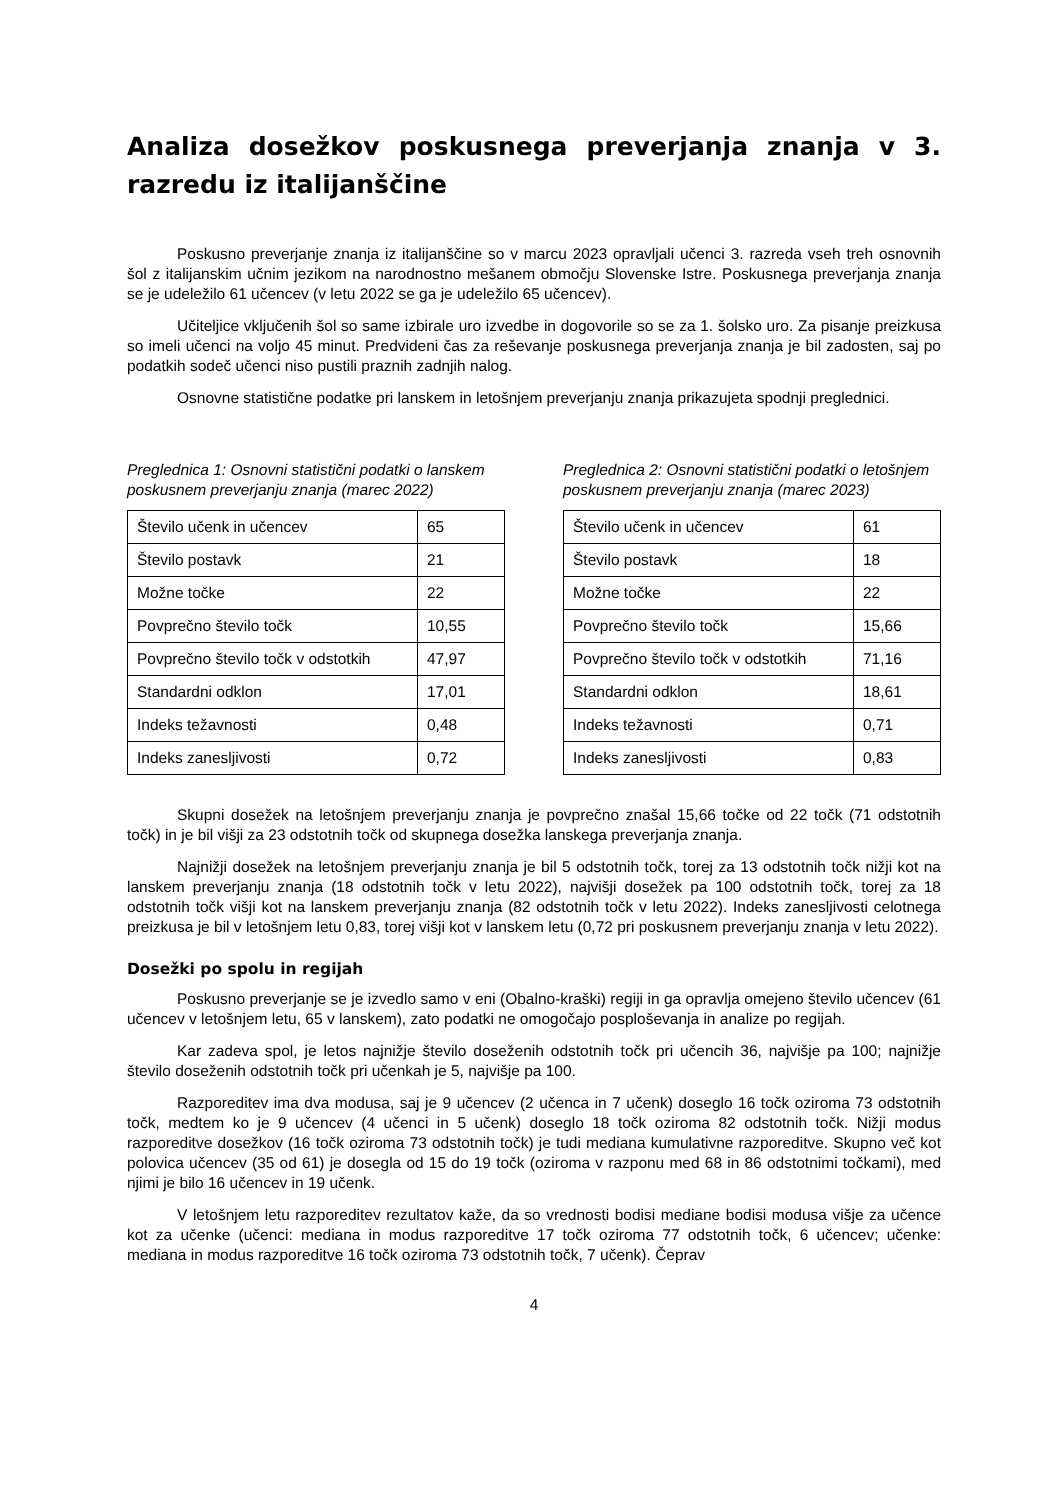Analiza dosežkov poskusnega preverjanja znanja v 3. razredu iz italijanščine
Poskusno preverjanje znanja iz italijanščine so v marcu 2023 opravljali učenci 3. razreda vseh treh osnovnih šol z italijanskim učnim jezikom na narodnostno mešanem območju Slovenske Istre. Poskusnega preverjanja znanja se je udeležilo 61 učencev (v letu 2022 se ga je udeležilo 65 učencev).
Učiteljice vključenih šol so same izbirale uro izvedbe in dogovorile so se za 1. šolsko uro. Za pisanje preizkusa so imeli učenci na voljo 45 minut. Predvideni čas za reševanje poskusnega preverjanja znanja je bil zadosten, saj po podatkih sodeč učenci niso pustili praznih zadnjih nalog.
Osnovne statistične podatke pri lanskem in letošnjem preverjanju znanja prikazujeta spodnji preglednici.
Preglednica 1: Osnovni statistični podatki o lanskem poskusnem preverjanju znanja (marec 2022)
| Število učenk in učencev | 65 |
| Število postavk | 21 |
| Možne točke | 22 |
| Povprečno število točk | 10,55 |
| Povprečno število točk v odstotkih | 47,97 |
| Standardni odklon | 17,01 |
| Indeks težavnosti | 0,48 |
| Indeks zanesljivosti | 0,72 |
Preglednica 2: Osnovni statistični podatki o letošnjem poskusnem preverjanju znanja (marec 2023)
| Število učenk in učencev | 61 |
| Število postavk | 18 |
| Možne točke | 22 |
| Povprečno število točk | 15,66 |
| Povprečno število točk v odstotkih | 71,16 |
| Standardni odklon | 18,61 |
| Indeks težavnosti | 0,71 |
| Indeks zanesljivosti | 0,83 |
Skupni dosežek na letošnjem preverjanju znanja je povprečno znašal 15,66 točke od 22 točk (71 odstotnih točk) in je bil višji za 23 odstotnih točk od skupnega dosežka lanskega preverjanja znanja.
Najnižji dosežek na letošnjem preverjanju znanja je bil 5 odstotnih točk, torej za 13 odstotnih točk nižji kot na lanskem preverjanju znanja (18 odstotnih točk v letu 2022), najvišji dosežek pa 100 odstotnih točk, torej za 18 odstotnih točk višji kot na lanskem preverjanju znanja (82 odstotnih točk v letu 2022). Indeks zanesljivosti celotnega preizkusa je bil v letošnjem letu 0,83, torej višji kot v lanskem letu (0,72 pri poskusnem preverjanju znanja v letu 2022).
Dosežki po spolu in regijah
Poskusno preverjanje se je izvedlo samo v eni (Obalno-kraški) regiji in ga opravlja omejeno število učencev (61 učencev v letošnjem letu, 65 v lanskem), zato podatki ne omogočajo posploševanja in analize po regijah.
Kar zadeva spol, je letos najnižje število doseženih odstotnih točk pri učencih 36, najvišje pa 100; najnižje število doseženih odstotnih točk pri učenkah je 5, najvišje pa 100.
Razporeditev ima dva modusa, saj je 9 učencev (2 učenca in 7 učenk) doseglo 16 točk oziroma 73 odstotnih točk, medtem ko je 9 učencev (4 učenci in 5 učenk) doseglo 18 točk oziroma 82 odstotnih točk. Nižji modus razporeditve dosežkov (16 točk oziroma 73 odstotnih točk) je tudi mediana kumulativne razporeditve. Skupno več kot polovica učencev (35 od 61) je dosegla od 15 do 19 točk (oziroma v razponu med 68 in 86 odstotnimi točkami), med njimi je bilo 16 učencev in 19 učenk.
V letošnjem letu razporeditev rezultatov kaže, da so vrednosti bodisi mediane bodisi modusa višje za učence kot za učenke (učenci: mediana in modus razporeditve 17 točk oziroma 77 odstotnih točk, 6 učencev; učenke: mediana in modus razporeditve 16 točk oziroma 73 odstotnih točk, 7 učenk). Čeprav
4